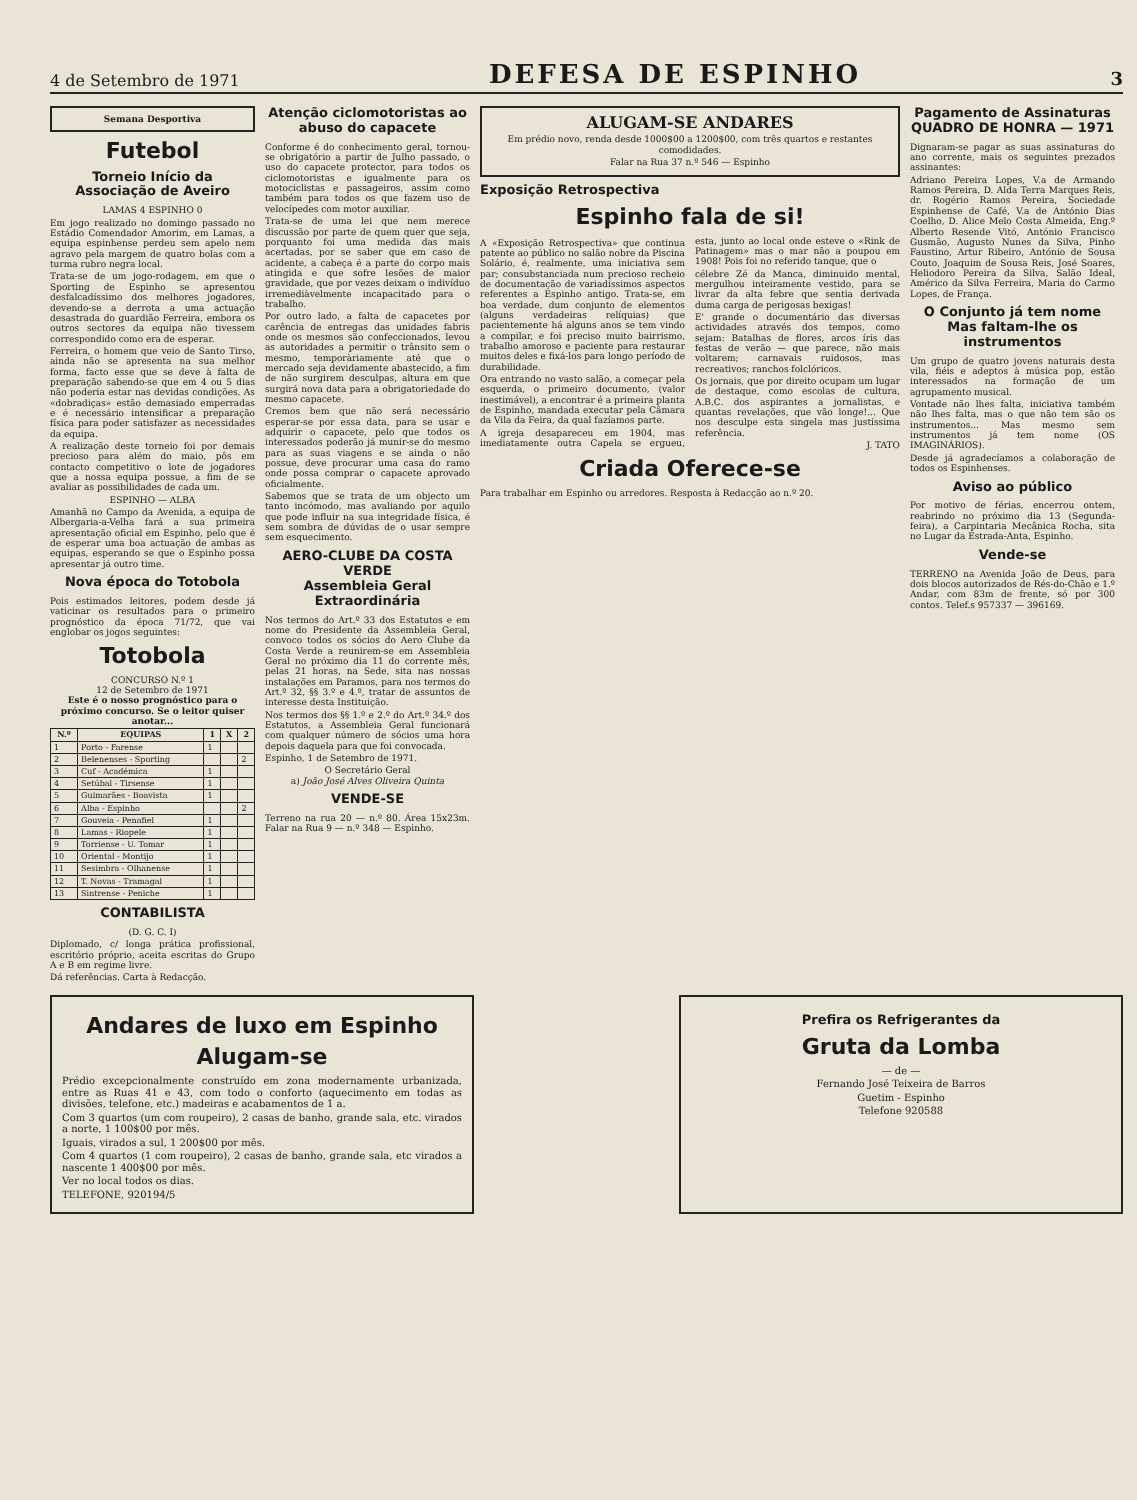4 de Setembro de 1971 DEFESA DE ESPINHO 3
Semana Desportiva
Futebol
Torneio Início da Associação de Aveiro
LAMAS 4 ESPINHO 0
Em jogo realizado no domingo passado no Estádio Comendador Amorim, em Lamas, a equipa espinhense perdeu sem apelo nem agravo pela margem de quatro bolas com a turma rubro negra local.
Trata-se de um jogo-rodagem, em que o Sporting de Espinho se apresentou desfalcadíssimo dos melhores jogadores, devendo-se a derrota a uma actuação desastrada do guardião Ferreira, embora os outros sectores da equipa não tivessem correspondido como era de esperar.
Ferreira, o homem que veio de Santo Tirso, ainda não se apresenta na sua melhor forma, facto esse que se deve à falta de preparação sabendo-se que em 4 ou 5 dias não poderia estar nas devidas condições. As «dobradiças» estão demasiado emperradas e é necessário intensificar a preparação física para poder satisfazer as necessidades da equipa.
A realização deste torneio foi por demais precioso para além do maio, pôs em contacto competitivo o lote de jogadores que a nossa equipa possue, a fim de se avaliar as possibilidades de cada um.
ESPINHO — ALBA
Amanhã no Campo da Avenida, a equipa de Albergaria-a-Velha fará a sua primeira apresentação oficial em Espinho, pelo que é de esperar uma boa actuação de ambas as equipas, esperando se que o Espinho possa apresentar já outro time.
Nova época do Totobola
Pois estimados leitores, podem desde já vaticinar os resultados para o primeiro prognóstico da época 71/72, que vai englobar os jogos seguintes:
Totobola
CONCURSO N.º 1
12 de Setembro de 1971
Este é o nosso prognóstico para o próximo concurso. Se o leitor quiser anotar...
| N.º | EQUIPAS | 1 | X | 2 |
| --- | --- | --- | --- | --- |
| 1 | Porto - Farense | 1 | | |
| 2 | Belenenses - Sporting | | | 2 |
| 3 | Cuf - Académica | 1 | | |
| 4 | Setúbal - Tirsense | 1 | | |
| 5 | Guimarães - Boavista | 1 | | |
| 6 | Alba - Espinho | | | 2 |
| 7 | Gouveia - Penafiel | 1 | | |
| 8 | Lamas - Riopele | 1 | | |
| 9 | Torriense - U. Tomar | 1 | | |
| 10 | Oriental - Montijo | 1 | | |
| 11 | Sesimbra - Olhanense | 1 | | |
| 12 | T. Novas - Tramagal | 1 | | |
| 13 | Sintrense - Peniche | 1 | | |
CONTABILISTA
(D. G. C. I)
Diplomado, c/ longa prática profissional, escritório próprio, aceita escritas do Grupo A e B em regime livre.
Dá referências. Carta à Redacção.
Atenção ciclomotoristas ao abuso do capacete
Conforme é do conhecimento geral, tornou-se obrigatório a partir de Julho passado, o uso do capacete protector, para todos os ciclomotoristas e igualmente para os motociclistas e passageiros, assim como também para todos os que fazem uso de velocípedes com motor auxiliar.
Trata-se de uma lei que nem merece discussão por parte de quem quer que seja, porquanto foi uma medida das mais acertadas, por se saber que em caso de acidente, a cabeça é a parte do corpo mais atingida e que sofre lesões de maior gravidade, que por vezes deixam o indivíduo irremediàvelmente incapacitado para o trabalho.
Por outro lado, a falta de capacetes por carência de entregas das unidades fabris onde os mesmos são confeccionados, levou as autoridades a permitir o trânsito sem o mesmo, temporàriamente até que o mercado seja devidamente abastecido, a fim de não surgirem desculpas, altura em que surgirá nova data para a obrigatoriedade do mesmo capacete.
Cremos bem que não será necessário esperar-se por essa data, para se usar e adquirir o capacete, pelo que todos os interessados poderão já munir-se do mesmo para as suas viagens e se ainda o não possue, deve procurar uma casa do ramo onde possa comprar o capacete aprovado oficialmente.
Sabemos que se trata de um objecto um tanto incómodo, mas avaliando por aquilo que pode influir na sua integridade física, é sem sombra de dúvidas de o usar sempre sem esquecimento.
AERO-CLUBE DA COSTA VERDE
Assembleia Geral Extraordinária
Nos termos do Art.º 33 dos Estatutos e em nome do Presidente da Assembleia Geral, convoco todos os sócios do Aero Clube da Costa Verde a reunirem-se em Assembleia Geral no próximo dia 11 do corrente mês, pelas 21 horas, na Sede, sita nas nossas instalações em Paramos, para nos termos do Art.º 32, §§ 3.º e 4.º, tratar de assuntos de interesse desta Instituição.
Nos termos dos §§ 1.º e 2.º do Art.º 34.º dos Estatutos, a Assembleia Geral funcionará com qualquer número de sócios uma hora depois daquela para que foi convocada.
Espinho, 1 de Setembro de 1971.
O Secretário Geral
a) João José Alves Oliveira Quinta
VENDE-SE
Terreno na rua 20 — n.º 80. Área 15x23m. Falar na Rua 9 — n.º 348 — Espinho.
ALUGAM-SE ANDARES
Em prédio novo, renda desde 1000$00 a 1200$00, com três quartos e restantes comodidades.
Falar na Rua 37 n.º 546 — Espinho
Exposição Retrospectiva
Espinho fala de si!
A «Exposição Retrospectiva» que continua patente ao público no salão nobre da Piscina Solário, é, realmente, uma iniciativa sem par; consubstanciada num precioso recheio de documentação de variadíssimos aspectos referentes a Espinho antigo. Trata-se, em boa verdade, dum conjunto de elementos (alguns verdadeiras relíquias) que pacientemente há alguns anos se tem vindo a compilar, e foi preciso muito bairrismo, trabalho amoroso e paciente para restaurar muitos deles e fixá-los para longo período de durabilidade.
Ora entrando no vasto salão, a começar pela esquerda, o primeiro documento, (valor inestimável), a encontrar é a primeira planta de Espinho, mandada executar pela Câmara da Vila da Feira, da qual fazíamos parte.
A igreja desapareceu em 1904, mas imediatamente outra Capela se ergueu, esta, junto ao local onde esteve o «Rink de Patinagem» mas o mar não a poupou em 1908! Pois foi no referido tanque, que o
célebre Zé da Manca, diminuido mental, mergulhou inteiramente vestido, para se livrar da alta febre que sentia derivada duma carga de perigosas bexigas!
E' grande o documentário das diversas actividades através dos tempos, como sejam: Batalhas de flores, arcos íris das festas de verão — que parece, não mais voltarem; carnavais ruidosos, mas recreativos; ranchos folclóricos.
Os jornais, que por direito ocupam um lugar de destaque, como escolas de cultura, A.B.C. dos aspirantes a jornalistas, e quantas revelações, que vão longe!... Que nos desculpe esta singela mas justíssima referência.
J. TATO
Criada Oferece-se
Para trabalhar em Espinho ou arredores. Resposta à Redacção ao n.º 20.
Pagamento de Assinaturas
QUADRO DE HONRA — 1971
Dignaram-se pagar as suas assinaturas do ano corrente, mais os seguintes prezados assinantes:
Adriano Pereira Lopes, V.a de Armando Ramos Pereira, D. Alda Terra Marques Reis, dr. Rogério Ramos Pereira, Sociedade Espinhense de Café, V.a de António Dias Coelho, D. Alice Melo Costa Almeida, Eng.º Alberto Resende Vitó, António Francisco Gusmão, Augusto Nunes da Silva, Pinho Faustino, Artur Ribeiro, António de Sousa Couto, Joaquim de Sousa Reis, José Soares, Heliodoro Pereira da Silva, Salão Ideal, Américo da Silva Ferreira, Maria do Carmo Lopes, de França.
O Conjunto já tem nome
Mas faltam-lhe os instrumentos
Um grupo de quatro jovens naturais desta vila, fiéis e adeptos à música pop, estão interessados na formação de um agrupamento musical.
Vontade não lhes falta, iniciativa também não lhes falta, mas o que não tem são os instrumentos... Mas mesmo sem instrumentos já tem nome (OS IMAGINÁRIOS).
Desde já agradecíamos a colaboração de todos os Espinhenses.
Aviso ao público
Por motivo de férias, encerrou ontem, reabrindo no próximo dia 13 (Segunda-feira), a Carpintaria Mecânica Rocha, sita no Lugar da Estrada-Anta, Espinho.
Vende-se
TERRENO na Avenida João de Deus, para dois blocos autorizados de Rés-do-Chão e 1.º Andar, com 83m de frente, só por 300 contos. Telef.s 957337 — 396169.
Andares de luxo em Espinho
Alugam-se
Prédio excepcionalmente construído em zona modernamente urbanizada, entre as Ruas 41 e 43, com todo o conforto (aquecimento em todas as divisões, telefone, etc.) madeiras e acabamentos de 1 a.
Com 3 quartos (um com roupeiro), 2 casas de banho, grande sala, etc. virados a norte, 1 100$00 por mês.
Iguais, virados a sul, 1 200$00 por mês.
Com 4 quartos (1 com roupeiro), 2 casas de banho, grande sala, etc virados a nascente 1 400$00 por mês.
Ver no local todos os dias.
TELEFONE, 920194/5
Prefira os Refrigerantes da
Gruta da Lomba
— de —
Fernando José Teixeira de Barros
Guetim - Espinho
Telefone 920588